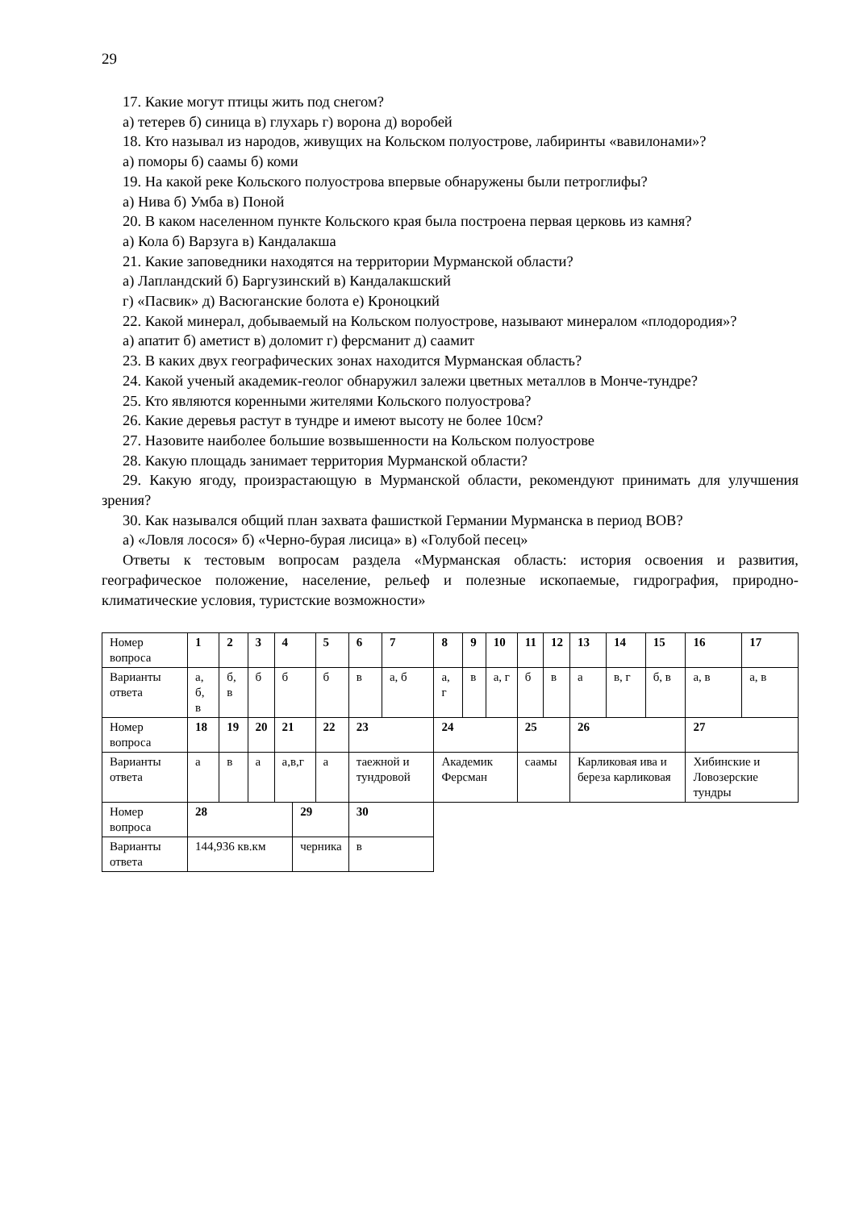29
17. Какие могут птицы жить под снегом?
а) тетерев б) синица в) глухарь г) ворона д) воробей
18. Кто называл из народов, живущих на Кольском полуострове, лабиринты «вавилонами»?
а) поморы б) саамы б) коми
19. На какой реке Кольского полуострова впервые обнаружены были петроглифы?
а) Нива б) Умба в) Поной
20. В каком населенном пункте Кольского края была построена первая церковь из камня?
а) Кола б) Варзуга в) Кандалакша
21. Какие заповедники находятся на территории Мурманской области?
а) Лапландский б) Баргузинский в) Кандалакшский
г) «Пасвик» д) Васюганские болота е) Кроноцкий
22. Какой минерал, добываемый на Кольском полуострове, называют минералом «плодородия»?
а) апатит б) аметист в) доломит г) ферсманит д) саамит
23. В каких двух географических зонах находится Мурманская область?
24. Какой ученый академик-геолог обнаружил залежи цветных металлов в Монче-тундре?
25. Кто являются коренными жителями Кольского полуострова?
26. Какие деревья растут в тундре и имеют высоту не более 10см?
27. Назовите наиболее большие возвышенности на Кольском полуострове
28. Какую площадь занимает территория Мурманской области?
29. Какую ягоду, произрастающую в Мурманской области, рекомендуют принимать для улучшения зрения?
30. Как назывался общий план захвата фашисткой Германии Мурманска в период ВОВ?
а) «Ловля лосося» б) «Черно-бурая лисица» в) «Голубой песец»
Ответы к тестовым вопросам раздела «Мурманская область: история освоения и развития, географическое положение, население, рельеф и полезные ископаемые, гидрография, природно-климатические условия, туристские возможности»
| Номер вопроса | 1 | 2 | 3 | 4 | | 5 | 6 | 7 | 8 | 9 | 10 | 11 | 12 | 13 | 14 | 15 | 16 | 17 |
| Варианты ответа | а, б, в | б, в | б | б | | б | в | а, б | а, г | в | а, г | б | в | а | в, г | б, в | а, в | а, в |
| Номер вопроса | 18 | 19 | 20 | 21 | | 22 | 23 | | 24 | | | 25 | | 26 | | | 27 | |
| Варианты ответа | а | в | а | а,в,г | | а | таежной и тундровой | | Академик Ферсман | | | саамы | | Карликовая ива и береза карликовая | | | Хибинские и Ловозерские тундры | |
| Номер вопроса | 28 | | | | 29 | | 30 | | | | | | | | | | | |
| Варианты ответа | 144,936 кв.км | | | | черника | | в | | | | | | | | | | | |